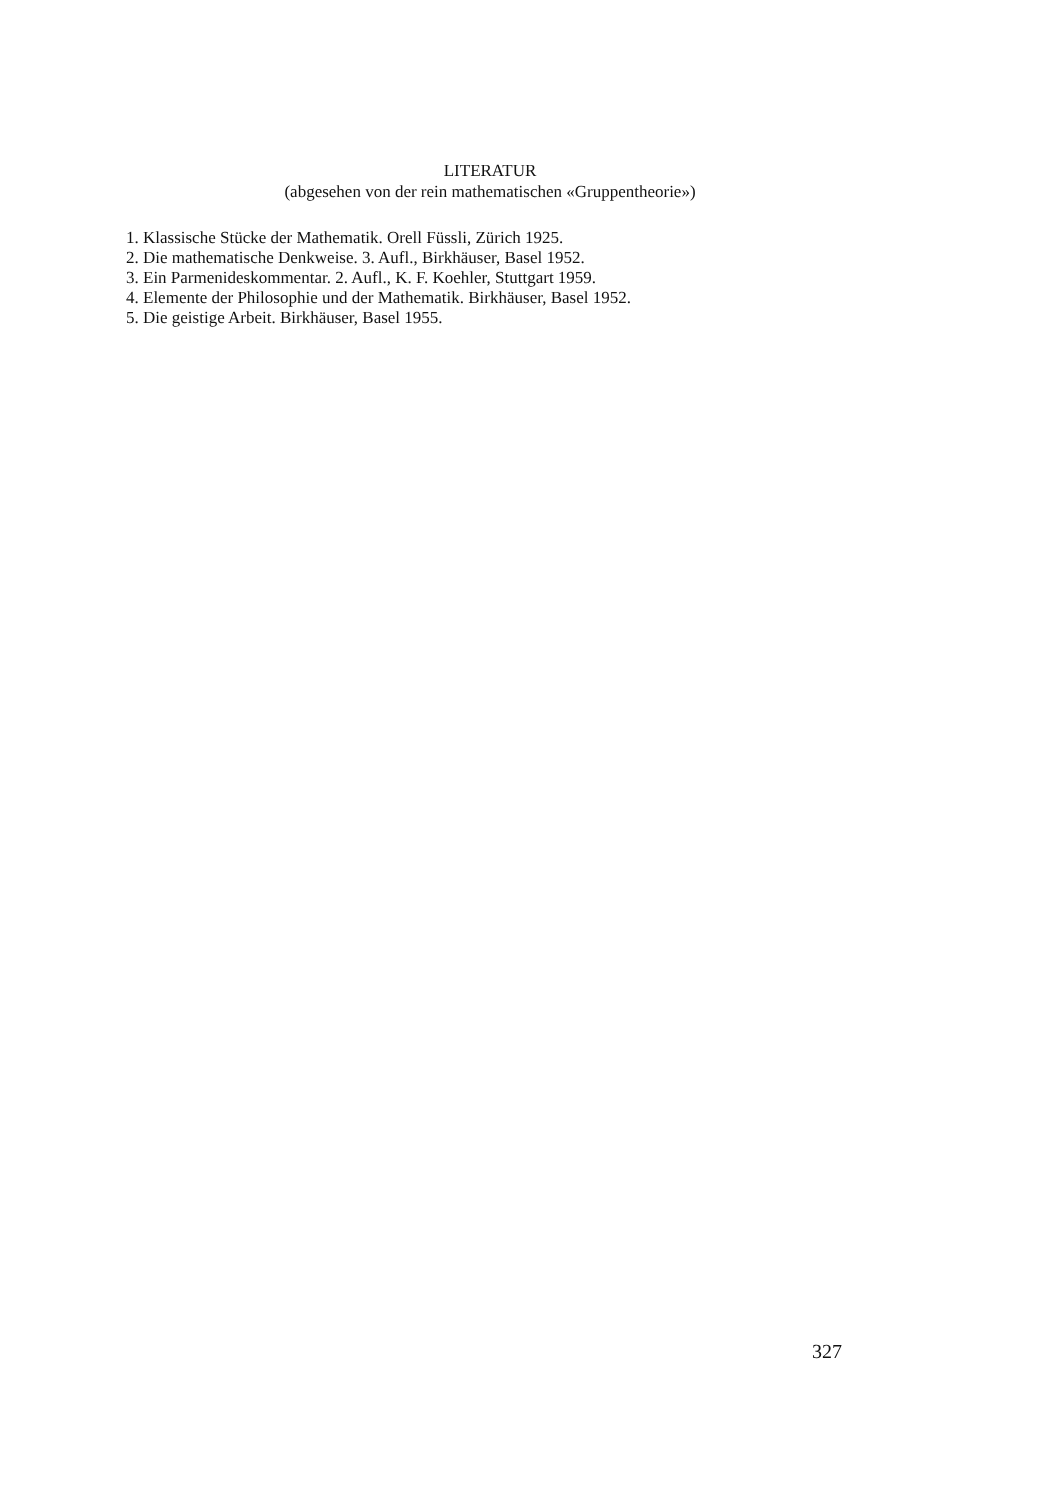LITERATUR
(abgesehen von der rein mathematischen «Gruppentheorie»)
1. Klassische Stücke der Mathematik. Orell Füssli, Zürich 1925.
2. Die mathematische Denkweise. 3. Aufl., Birkhäuser, Basel 1952.
3. Ein Parmenideskommentar. 2. Aufl., K. F. Koehler, Stuttgart 1959.
4. Elemente der Philosophie und der Mathematik. Birkhäuser, Basel 1952.
5. Die geistige Arbeit. Birkhäuser, Basel 1955.
327